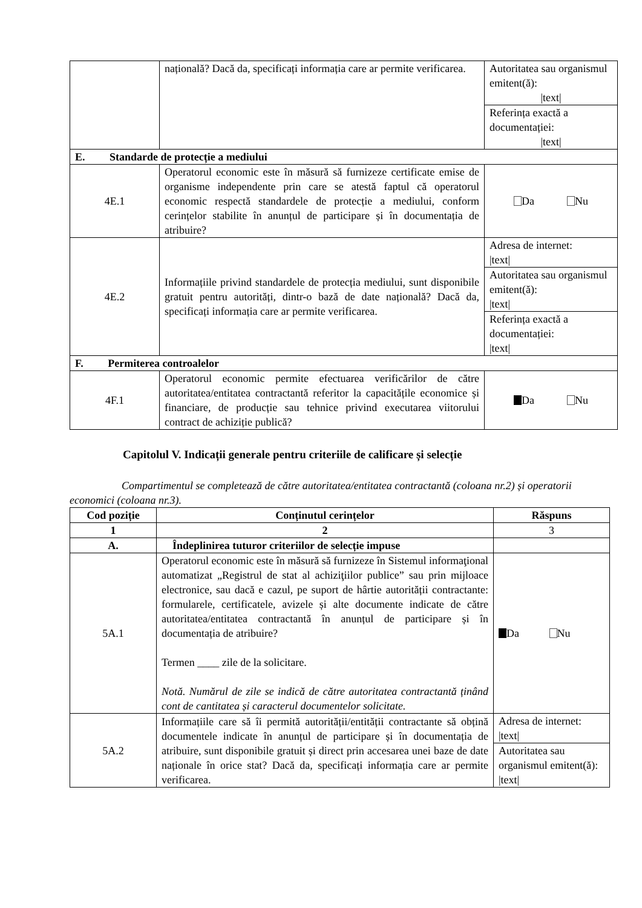| | națională? Dacă da, specificați informația care ar permite verificarea. | Autoritatea sau organismul emitent(ă): /text/ |
| | | Referința exactă a documentației: /text/ |
| E. Standarde de protecție a mediului | | |
| 4E.1 | Operatorul economic este în măsură să furnizeze certificate emise de organisme independente prin care se atestă faptul că operatorul economic respectă standardele de protecție a mediului, conform cerințelor stabilite în anunțul de participare și în documentația de atribuire? | Da Nu |
| 4E.2 | Informațiile privind standardele de protecția mediului, sunt disponibile gratuit pentru autorități, dintr-o bază de date națională? Dacă da, specificați informația care ar permite verificarea. | Adresa de internet: /text/ |
| | | Autoritatea sau organismul emitent(ă): /text/ |
| | | Referința exactă a documentației: /text/ |
| F. Permiterea controalelor | | |
| 4F.1 | Operatorul economic permite efectuarea verificărilor de către autoritatea/entitatea contractantă referitor la capacitățile economice și financiare, de producție sau tehnice privind executarea viitorului contract de achiziție publică? | Da Nu |
Capitolul V. Indicații generale pentru criteriile de calificare și selecție
Compartimentul se completează de către autoritatea/entitatea contractantă (coloana nr.2) și operatorii economici (coloana nr.3).
| Cod poziție | Conținutul cerințelor | Răspuns |
| --- | --- | --- |
| 1 | 2 | 3 |
| A. | Îndeplinirea tuturor criteriilor de selecție impuse | |
| 5A.1 | Operatorul economic este în măsură să furnizeze în Sistemul informaţional automatizat „Registrul de stat al achiziţiilor publice” sau prin mijloace electronice, sau dacă e cazul, pe suport de hârtie autorității contractante: formularele, certificatele, avizele și alte documente indicate de către autoritatea/entitatea contractantă în anunțul de participare și în documentația de atribuire? Termen ____ zile de la solicitare. Notă. Numărul de zile se indică de către autoritatea contractantă ținând cont de cantitatea și caracterul documentelor solicitate. | Da Nu |
| 5A.2 | Informațiile care să îi permită autorității/entității contractante să obțină documentele indicate în anunțul de participare și în documentația de atribuire, sunt disponibile gratuit și direct prin accesarea unei baze de date naționale în orice stat? Dacă da, specificați informația care ar permite verificarea. | Adresa de internet: /text/ |
| | | Autoritatea sau organismul emitent(ă): /text/ |